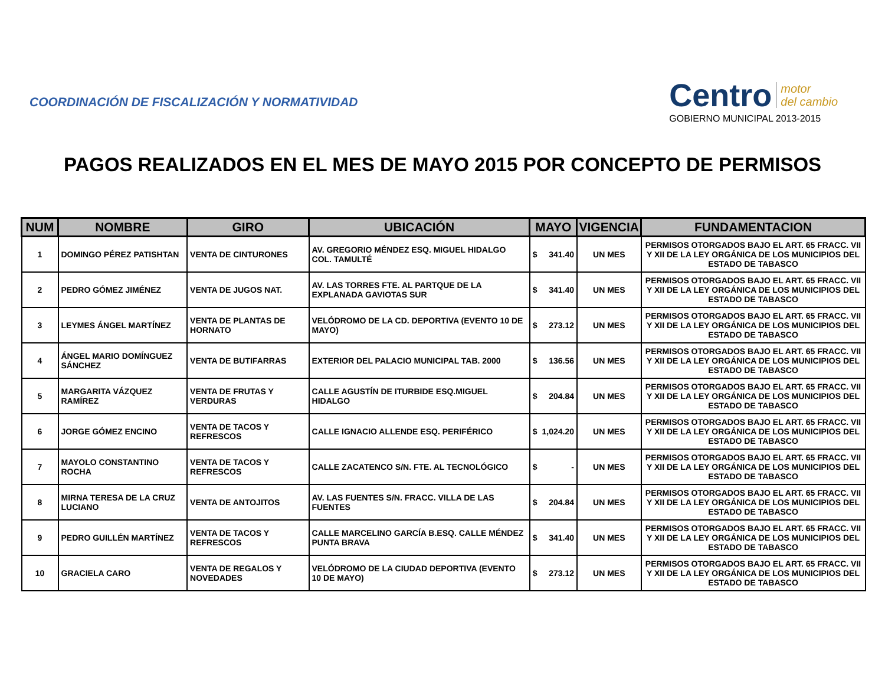COORDINACIÓN DE FISCALIZACIÓN Y NORMATIVIDAD
Centro motor
del cambio
GOBIERNO MUNICIPAL 2013-2015
PAGOS REALIZADOS EN EL MES DE MAYO 2015 POR CONCEPTO DE PERMISOS
| NUM | NOMBRE | GIRO | UBICACIÓN | MAYO | | VIGENCIA | FUNDAMENTACION |
| --- | --- | --- | --- | --- | --- | --- | --- |
| 1 | DOMINGO PÉREZ PATISHTAN | VENTA DE CINTURONES | AV. GREGORIO MÉNDEZ ESQ. MIGUEL HIDALGO COL. TAMULTÉ | $ | 341.40 | UN MES | PERMISOS OTORGADOS BAJO EL ART. 65 FRACC. VII Y XII DE LA LEY ORGÁNICA DE LOS MUNICIPIOS DEL ESTADO DE TABASCO |
| 2 | PEDRO GÓMEZ JIMÉNEZ | VENTA DE JUGOS NAT. | AV. LAS TORRES FTE. AL PARTQUE DE LA EXPLANADA GAVIOTAS SUR | $ | 341.40 | UN MES | PERMISOS OTORGADOS BAJO EL ART. 65 FRACC. VII Y XII DE LA LEY ORGÁNICA DE LOS MUNICIPIOS DEL ESTADO DE TABASCO |
| 3 | LEYMES ÁNGEL MARTÍNEZ | VENTA DE PLANTAS DE HORNATO | VELÓDROMO DE LA CD. DEPORTIVA (EVENTO 10 DE MAYO) | $ | 273.12 | UN MES | PERMISOS OTORGADOS BAJO EL ART. 65 FRACC. VII Y XII DE LA LEY ORGÁNICA DE LOS MUNICIPIOS DEL ESTADO DE TABASCO |
| 4 | ÁNGEL MARIO DOMÍNGUEZ SÁNCHEZ | VENTA DE BUTIFARRAS | EXTERIOR DEL PALACIO MUNICIPAL TAB. 2000 | $ | 136.56 | UN MES | PERMISOS OTORGADOS BAJO EL ART. 65 FRACC. VII Y XII DE LA LEY ORGÁNICA DE LOS MUNICIPIOS DEL ESTADO DE TABASCO |
| 5 | MARGARITA VÁZQUEZ RAMÍREZ | VENTA DE FRUTAS Y VERDURAS | CALLE AGUSTÍN DE ITURBIDE ESQ.MIGUEL HIDALGO | $ | 204.84 | UN MES | PERMISOS OTORGADOS BAJO EL ART. 65 FRACC. VII Y XII DE LA LEY ORGÁNICA DE LOS MUNICIPIOS DEL ESTADO DE TABASCO |
| 6 | JORGE GÓMEZ ENCINO | VENTA DE TACOS Y REFRESCOS | CALLE IGNACIO ALLENDE ESQ. PERIFÉRICO | $ | 1,024.20 | UN MES | PERMISOS OTORGADOS BAJO EL ART. 65 FRACC. VII Y XII DE LA LEY ORGÁNICA DE LOS MUNICIPIOS DEL ESTADO DE TABASCO |
| 7 | MAYOLO CONSTANTINO ROCHA | VENTA DE TACOS Y REFRESCOS | CALLE ZACATENCO S/N. FTE. AL TECNOLÓGICO | $ | - | UN MES | PERMISOS OTORGADOS BAJO EL ART. 65 FRACC. VII Y XII DE LA LEY ORGÁNICA DE LOS MUNICIPIOS DEL ESTADO DE TABASCO |
| 8 | MIRNA TERESA DE LA CRUZ LUCIANO | VENTA DE ANTOJITOS | AV. LAS FUENTES S/N. FRACC. VILLA DE LAS FUENTES | $ | 204.84 | UN MES | PERMISOS OTORGADOS BAJO EL ART. 65 FRACC. VII Y XII DE LA LEY ORGÁNICA DE LOS MUNICIPIOS DEL ESTADO DE TABASCO |
| 9 | PEDRO GUILLÉN MARTÍNEZ | VENTA DE TACOS Y REFRESCOS | CALLE MARCELINO GARCÍA B.ESQ. CALLE MÉNDEZ PUNTA BRAVA | $ | 341.40 | UN MES | PERMISOS OTORGADOS BAJO EL ART. 65 FRACC. VII Y XII DE LA LEY ORGÁNICA DE LOS MUNICIPIOS DEL ESTADO DE TABASCO |
| 10 | GRACIELA CARO | VENTA DE REGALOS Y NOVEDADES | VELÓDROMO DE LA CIUDAD DEPORTIVA (EVENTO 10 DE MAYO) | $ | 273.12 | UN MES | PERMISOS OTORGADOS BAJO EL ART. 65 FRACC. VII Y XII DE LA LEY ORGÁNICA DE LOS MUNICIPIOS DEL ESTADO DE TABASCO |